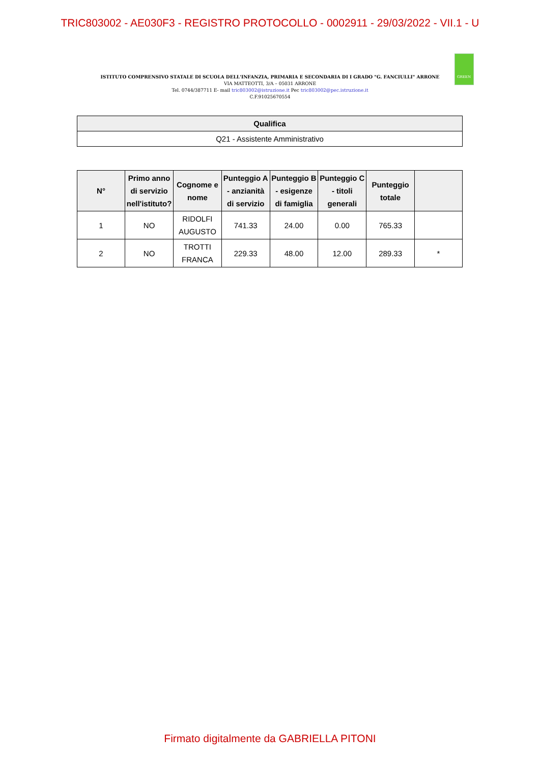TRIC803002 - AE030F3 - REGISTRO PROTOCOLLO - 0002911 - 29/03/2022 - VII.1 - U
GREEN
ISTITUTO COMPRENSIVO STATALE DI SCUOLA DELL'INFANZIA, PRIMARIA E SECONDARIA DI I GRADO "G. FANCIULLI" ARRONE
VIA MATTEOTTI, 3/A – 05031 ARRONE
Tel. 0744/387711 E- mail tric803002@istruzione.it Pec tric803002@pec.istruzione.it
C.F.91025670554
| Qualifica |
| --- |
| Q21 - Assistente Amministrativo |
| N° | Primo anno di servizio nell'istituto? | Cognome e nome | Punteggio A - anzianità di servizio | Punteggio B - esigenze di famiglia | Punteggio C - titoli generali | Punteggio totale | |
| --- | --- | --- | --- | --- | --- | --- | --- |
| 1 | NO | RIDOLFI AUGUSTO | 741.33 | 24.00 | 0.00 | 765.33 | |
| 2 | NO | TROTTI FRANCA | 229.33 | 48.00 | 12.00 | 289.33 | * |
Firmato digitalmente da GABRIELLA PITONI